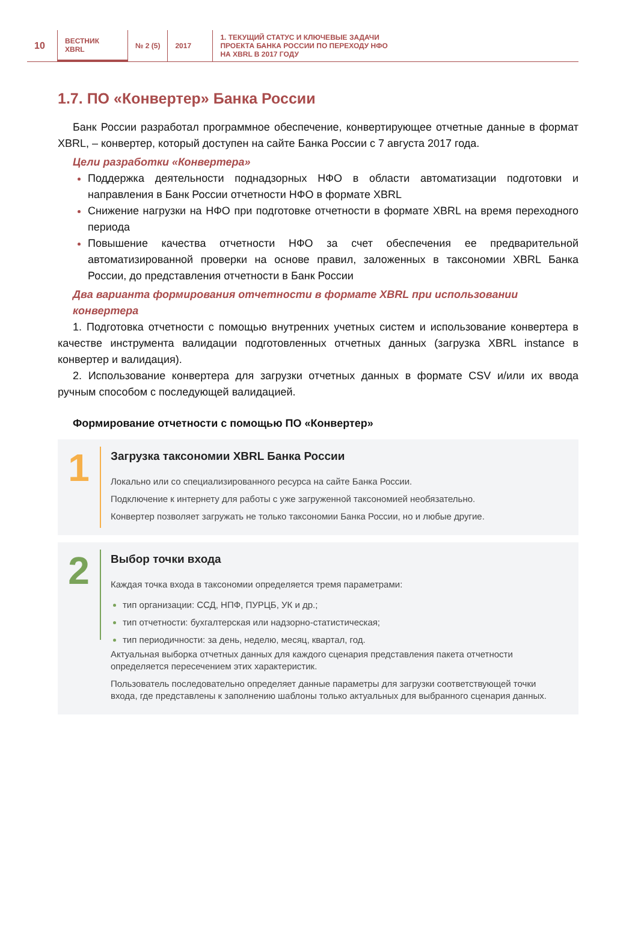10
ВЕСТНИК
XBRL
№ 2 (5) 2017 1. ТЕКУЩИЙ СТАТУС И КЛЮЧЕВЫЕ ЗАДАЧИ
ПРОЕКТА БАНКА РОССИИ ПО ПЕРЕХОДУ НФО
НА XBRL В 2017 ГОДУ
1.7. ПО «Конвертер» Банка России
Банк России разработал программное обеспечение, конвертирующее отчетные данные в формат XBRL, – конвертер, который доступен на сайте Банка России с 7 августа 2017 года.
Цели разработки «Конвертера»
Поддержка деятельности поднадзорных НФО в области автоматизации подготовки и направления в Банк России отчетности НФО в формате XBRL
Снижение нагрузки на НФО при подготовке отчетности в формате XBRL на время переходного периода
Повышение качества отчетности НФО за счет обеспечения ее предварительной автоматизированной проверки на основе правил, заложенных в таксономии XBRL Банка России, до представления отчетности в Банк России
Два варианта формирования отчетности в формате XBRL при использовании конвертера
1. Подготовка отчетности с помощью внутренних учетных систем и использование конвертера в качестве инструмента валидации подготовленных отчетных данных (загрузка XBRL instance в конвертер и валидация).
2. Использование конвертера для загрузки отчетных данных в формате CSV и/или их ввода ручным способом с последующей валидацией.
Формирование отчетности с помощью ПО «Конвертер»
1
Загрузка таксономии XBRL Банка России
Локально или со специализированного ресурса на сайте Банка России.
Подключение к интернету для работы с уже загруженной таксономией необязательно.
Конвертер позволяет загружать не только таксономии Банка России, но и любые другие.
2
Выбор точки входа
Каждая точка входа в таксономии определяется тремя параметрами:
тип организации: ССД, НПФ, ПУРЦБ, УК и др.;
тип отчетности: бухгалтерская или надзорно-статистическая;
тип периодичности: за день, неделю, месяц, квартал, год.
Актуальная выборка отчетных данных для каждого сценария представления пакета отчетности определяется пересечением этих характеристик.
Пользователь последовательно определяет данные параметры для загрузки соответствующей точки входа, где представлены к заполнению шаблоны только актуальных для выбранного сценария данных.